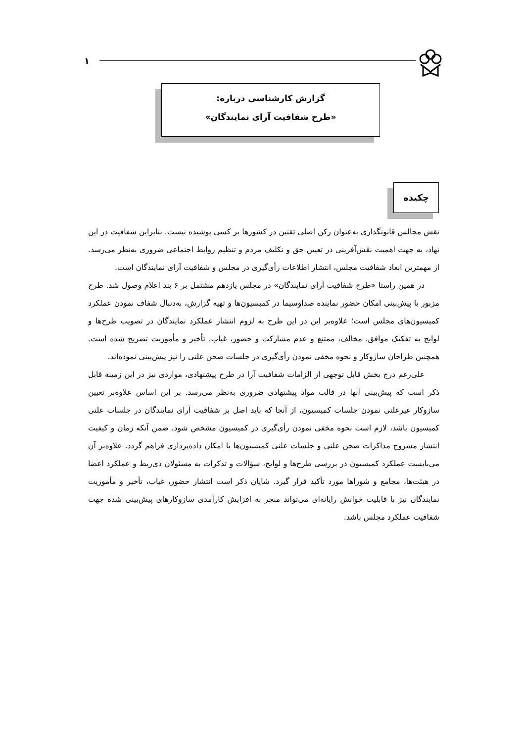۱
گزارش کارشناسی درباره:
«طرح شفافیت آرای نمایندگان»
چکیده
نقش مجالس قانونگذاری به‌عنوان رکن اصلی تقنین در کشورها بر کسی پوشیده نیست. بنابراین شفافیت در این نهاد، به جهت اهمیت نقش‌آفرینی در تعیین حق و تکلیف مردم و تنظیم روابط اجتماعی ضروری به‌نظر می‌رسد. از مهمترین ابعاد شفافیت مجلس، انتشار اطلاعات رأی‌گیری در مجلس و شفافیت آرای نمایندگان است.
در همین راستا «طرح شفافیت آرای نمایندگان» در مجلس یازدهم مشتمل بر ۶ بند اعلام وصول شد. طرح مزبور با پیش‌بینی امکان حضور نماینده صداوسیما در کمیسیون‌ها و تهیه گزارش، به‌دنبال شفاف نمودن عملکرد کمیسیون‌های مجلس است؛ علاوه‌بر این در این طرح به لزوم انتشار عملکرد نمایندگان در تصویب طرح‌ها و لوایح به تفکیک موافق، مخالف، ممتنع و عدم مشارکت و حضور، غیاب، تأخیر و مأموریت تصریح شده است. همچنین طراحان سازوکار و نحوه مخفی نمودن رأی‌گیری در جلسات صحن علنی را نیز پیش‌بینی نموده‌اند.
علی‌رغم درج بخش قابل توجهی از الزامات شفافیت آرا در طرح پیشنهادی، مواردی نیز در این زمینه قابل ذکر است که پیش‌بینی آنها در قالب مواد پیشنهادی ضروری به‌نظر می‌رسد. بر این اساس علاوه‌بر تعیین سازوکار غیرعلنی نمودن جلسات کمیسیون، از آنجا که باید اصل بر شفافیت آرای نمایندگان در جلسات علنی کمیسیون باشد، لازم است نحوه مخفی نمودن رأی‌گیری در کمیسیون مشخص شود، ضمن آنکه زمان و کیفیت انتشار مشروح مذاکرات صحن علنی و جلسات علنی کمیسیون‌ها با امکان داده‌پردازی فراهم گردد. علاوه‌بر آن می‌بایست عملکرد کمیسیون در بررسی طرح‌ها و لوایح، سؤالات و تذکرات به مسئولان ذی‌ربط و عملکرد اعضا در هیئت‌ها، مجامع و شوراها مورد تأکید قرار گیرد. شایان ذکر است انتشار حضور، غیاب، تأخیر و مأموریت نمایندگان نیز با قابلیت خوانش رایانه‌ای می‌تواند منجر به افزایش کارآمدی سازوکارهای پیش‌بینی شده جهت شفافیت عملکرد مجلس باشد.